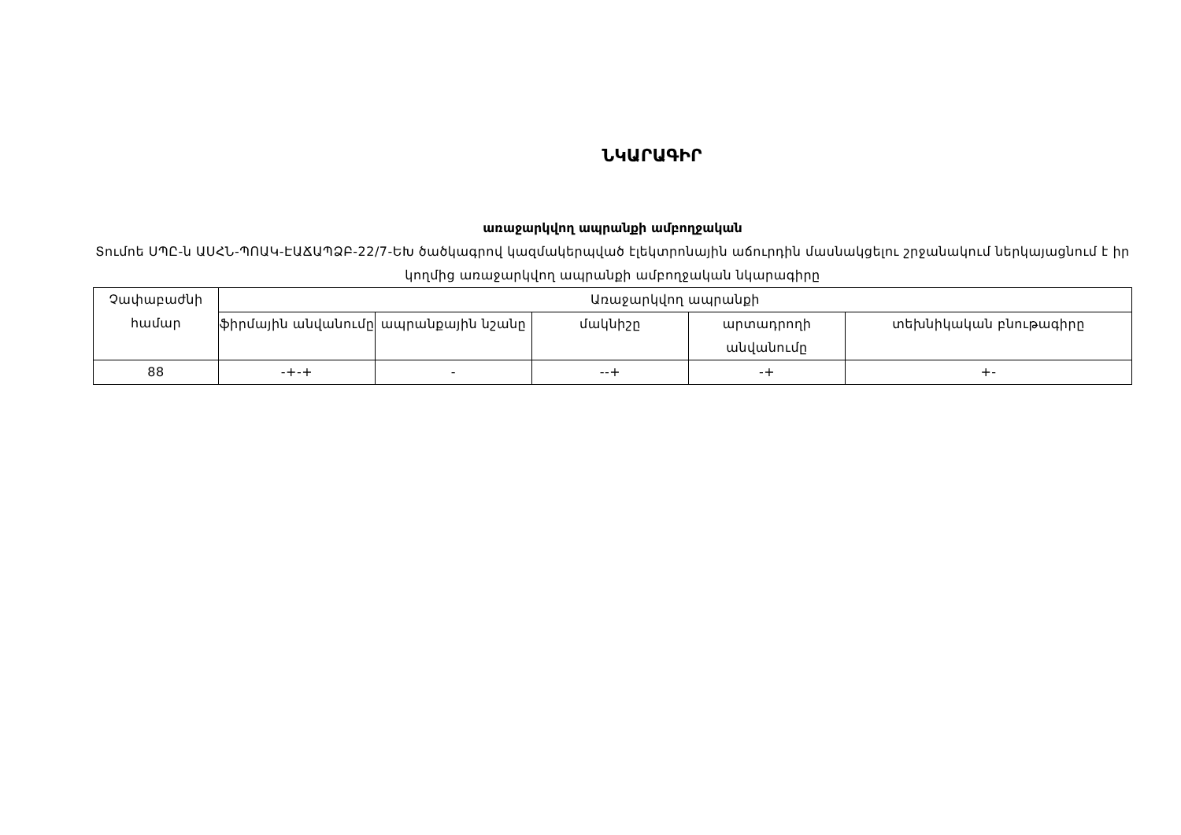ՆԿԱՐԱԳԻՐ
առաջարկվող ապրանքի ամբողջական
Տումոե ՍՊԸ-ն ԱՍՀՆ-ՊՈԱԿ-ԷԱՃԱՊՁԲ-22/7-ԵԽ ծածկագրով կազմակերպված էլեկտրոնային աճուրդին մասնակցելու շրջանակում ներկայացնում է իր կողմից առաջարկվող ապրանքի ամբողջական նկարագիրը
| Չափաբաժնի համար | Առաջարկվող ապրանքի | | | | |
| --- | --- | --- | --- | --- | --- |
| | ֆիրմային անվանումը | ապրանքային նշանը | մակնիշը | արտադրողի անվանումը | տեխնիկական բնութագիրը |
| 88 | -+-+ | - | --+ | -+ | +- |